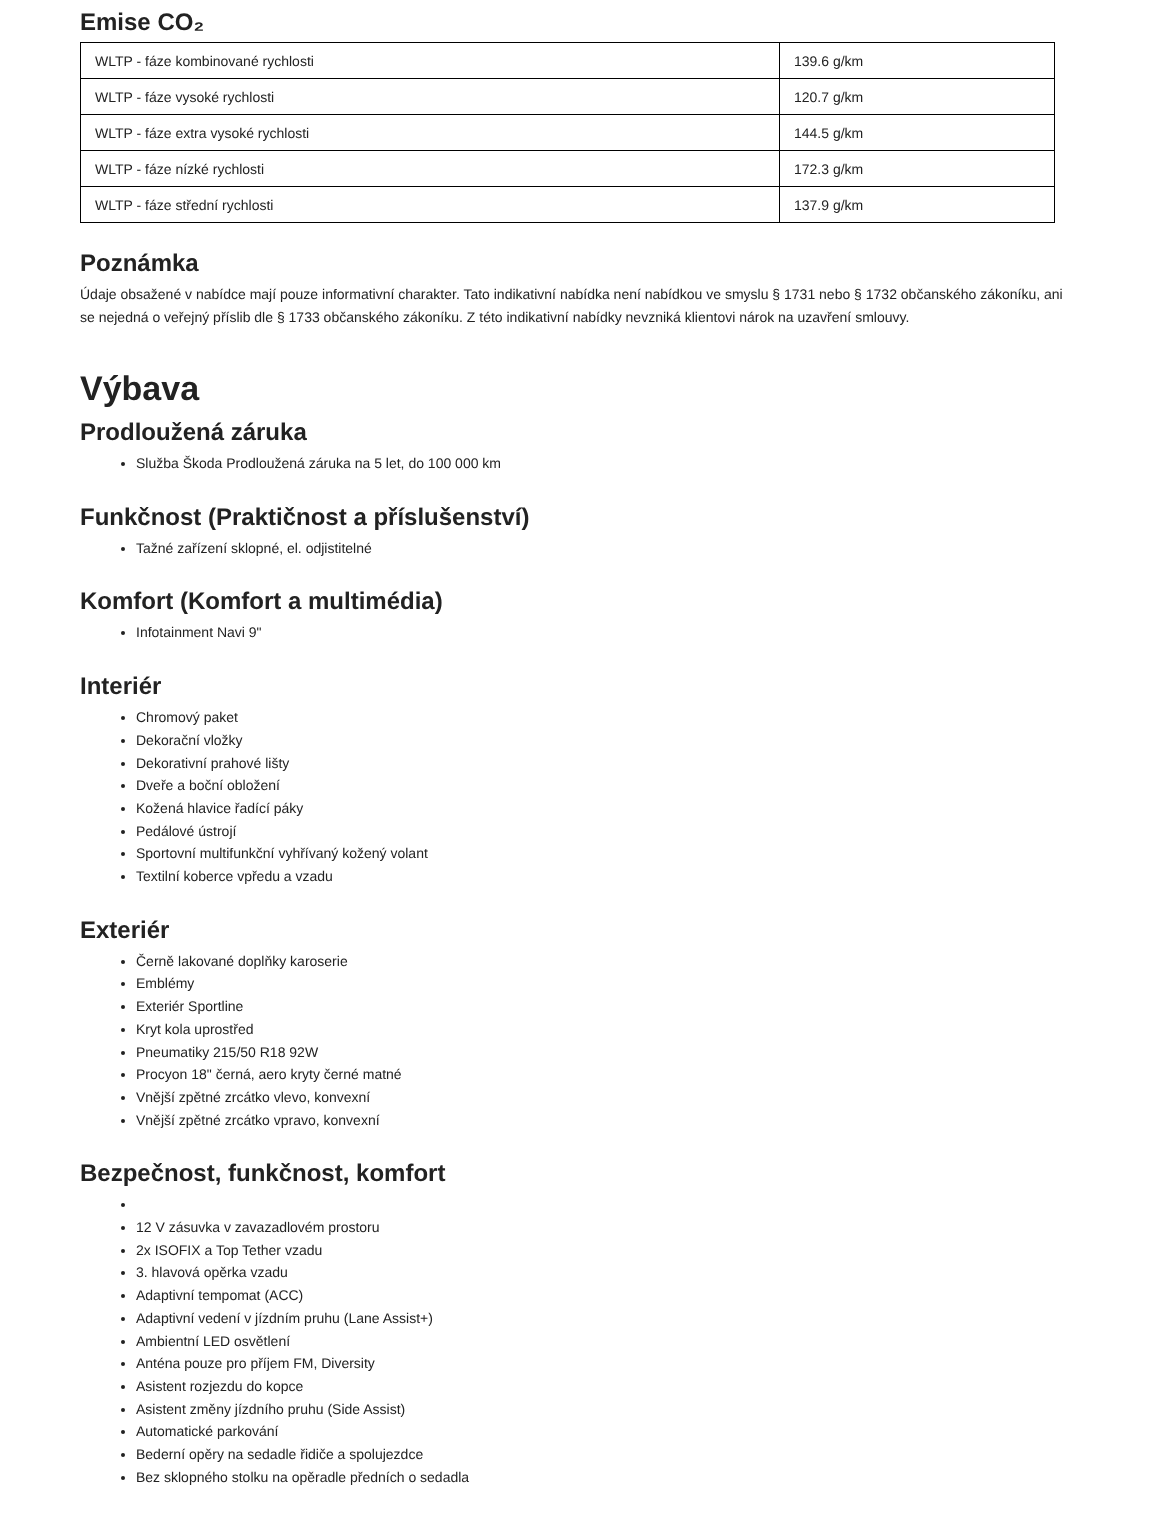Emise CO₂
| WLTP - fáze kombinované rychlosti | 139.6 g/km |
| WLTP - fáze vysoké rychlosti | 120.7 g/km |
| WLTP - fáze extra vysoké rychlosti | 144.5 g/km |
| WLTP - fáze nízké rychlosti | 172.3 g/km |
| WLTP - fáze střední rychlosti | 137.9 g/km |
Poznámka
Údaje obsažené v nabídce mají pouze informativní charakter. Tato indikativní nabídka není nabídkou ve smyslu § 1731 nebo § 1732 občanského zákoníku, ani se nejedná o veřejný příslib dle § 1733 občanského zákoníku. Z této indikativní nabídky nevzniká klientovi nárok na uzavření smlouvy.
Výbava
Prodloužená záruka
Služba Škoda Prodloužená záruka na 5 let, do 100 000 km
Funkčnost (Praktičnost a příslušenství)
Tažné zařízení sklopné, el. odjistitelné
Komfort (Komfort a multimédia)
Infotainment Navi 9"
Interiér
Chromový paket
Dekorační vložky
Dekorativní prahové lišty
Dveře a boční obložení
Kožená hlavice řadící páky
Pedálové ústrojí
Sportovní multifunkční vyhřívaný kožený volant
Textilní koberce vpředu a vzadu
Exteriér
Černě lakované doplňky karoserie
Emblémy
Exteriér Sportline
Kryt kola uprostřed
Pneumatiky 215/50 R18 92W
Procyon 18" černá, aero kryty černé matné
Vnější zpětné zrcátko vlevo, konvexní
Vnější zpětné zrcátko vpravo, konvexní
Bezpečnost, funkčnost, komfort
12 V zásuvka v zavazadlovém prostoru
2x ISOFIX a Top Tether vzadu
3. hlavová opěrka vzadu
Adaptivní tempomat (ACC)
Adaptivní vedení v jízdním pruhu (Lane Assist+)
Ambientní LED osvětlení
Anténa pouze pro příjem FM, Diversity
Asistent rozjezdu do kopce
Asistent změny jízdního pruhu (Side Assist)
Automatické parkování
Bederní opěry na sedadle řidiče a spolujezdce
Bez sklopného stolku na opěradle předních o sedadla